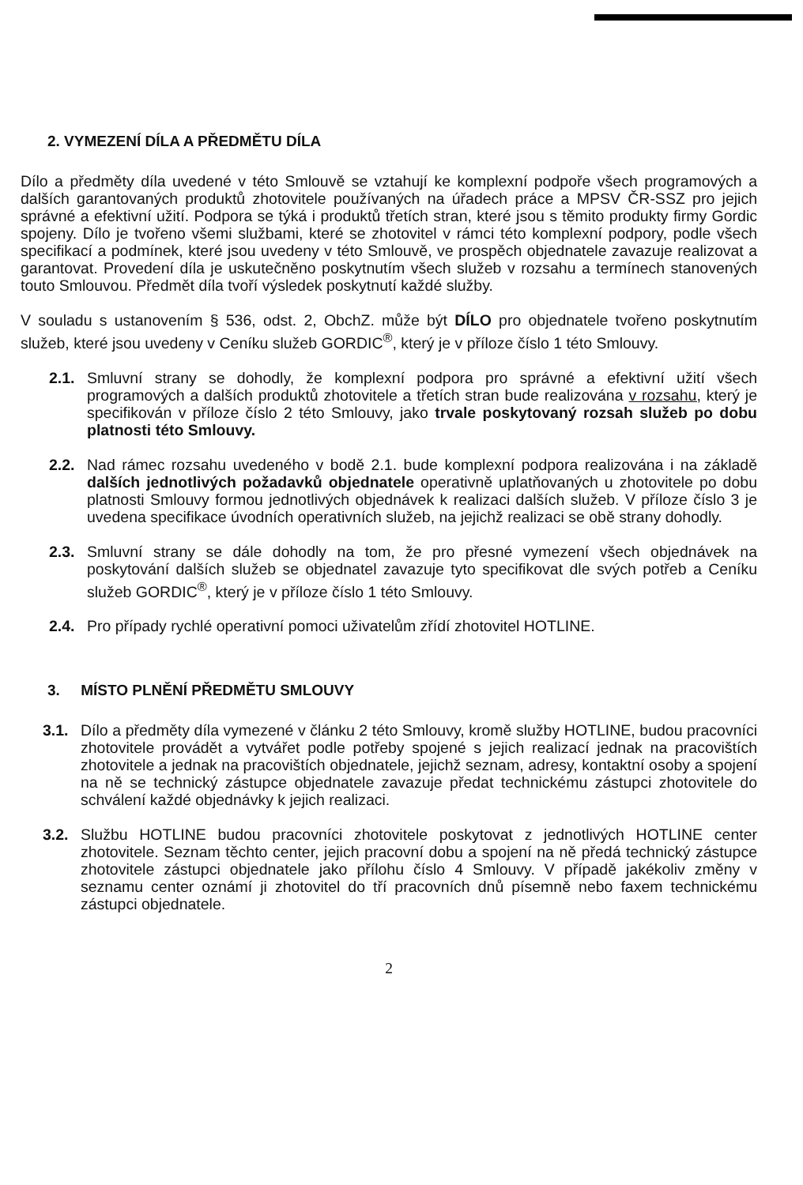2. VYMEZENÍ DÍLA A PŘEDMĚTU DÍLA
Dílo a předměty díla uvedené v této Smlouvě se vztahují ke komplexní podpoře všech programových a dalších garantovaných produktů zhotovitele používaných na úřadech práce a MPSV ČR-SSZ pro jejich správné a efektivní užití. Podpora se týká i produktů třetích stran, které jsou s těmito produkty firmy Gordic spojeny. Dílo je tvořeno všemi službami, které se zhotovitel v rámci této komplexní podpory, podle všech specifikací a podmínek, které jsou uvedeny v této Smlouvě, ve prospěch objednatele zavazuje realizovat a garantovat. Provedení díla je uskutečněno poskytnutím všech služeb v rozsahu a termínech stanovených touto Smlouvou. Předmět díla tvoří výsledek poskytnutí každé služby.
V souladu s ustanovením § 536, odst. 2, ObchZ. může být DÍLO pro objednatele tvořeno poskytnutím služeb, které jsou uvedeny v Ceníku služeb GORDIC<sup>®</sup>, který je v příloze číslo 1 této Smlouvy.
2.1. Smluvní strany se dohodly, že komplexní podpora pro správné a efektivní užití všech programových a dalších produktů zhotovitele a třetích stran bude realizována v rozsahu, který je specifikován v příloze číslo 2 této Smlouvy, jako trvale poskytovaný rozsah služeb po dobu platnosti této Smlouvy.
2.2. Nad rámec rozsahu uvedeného v bodě 2.1. bude komplexní podpora realizována i na základě dalších jednotlivých požadavků objednatele operativně uplatňovaných u zhotovitele po dobu platnosti Smlouvy formou jednotlivých objednávek k realizaci dalších služeb. V příloze číslo 3 je uvedena specifikace úvodních operativních služeb, na jejichž realizaci se obě strany dohodly.
2.3. Smluvní strany se dále dohodly na tom, že pro přesné vymezení všech objednávek na poskytování dalších služeb se objednatel zavazuje tyto specifikovat dle svých potřeb a Ceníku služeb GORDIC<sup>®</sup>, který je v příloze číslo 1 této Smlouvy.
2.4. Pro případy rychlé operativní pomoci uživatelům zřídí zhotovitel HOTLINE.
3. MÍSTO PLNĚNÍ PŘEDMĚTU SMLOUVY
3.1. Dílo a předměty díla vymezené v článku 2 této Smlouvy, kromě služby HOTLINE, budou pracovníci zhotovitele provádět a vytvářet podle potřeby spojené s jejich realizací jednak na pracovištích zhotovitele a jednak na pracovištích objednatele, jejichž seznam, adresy, kontaktní osoby a spojení na ně se technický zástupce objednatele zavazuje předat technickému zástupci zhotovitele do schválení každé objednávky k jejich realizaci.
3.2. Službu HOTLINE budou pracovníci zhotovitele poskytovat z jednotlivých HOTLINE center zhotovitele. Seznam těchto center, jejich pracovní dobu a spojení na ně předá technický zástupce zhotovitele zástupci objednatele jako přílohu číslo 4 Smlouvy. V případě jakékoliv změny v seznamu center oznámí ji zhotovitel do tří pracovních dnů písemně nebo faxem technickému zástupci objednatele.
2